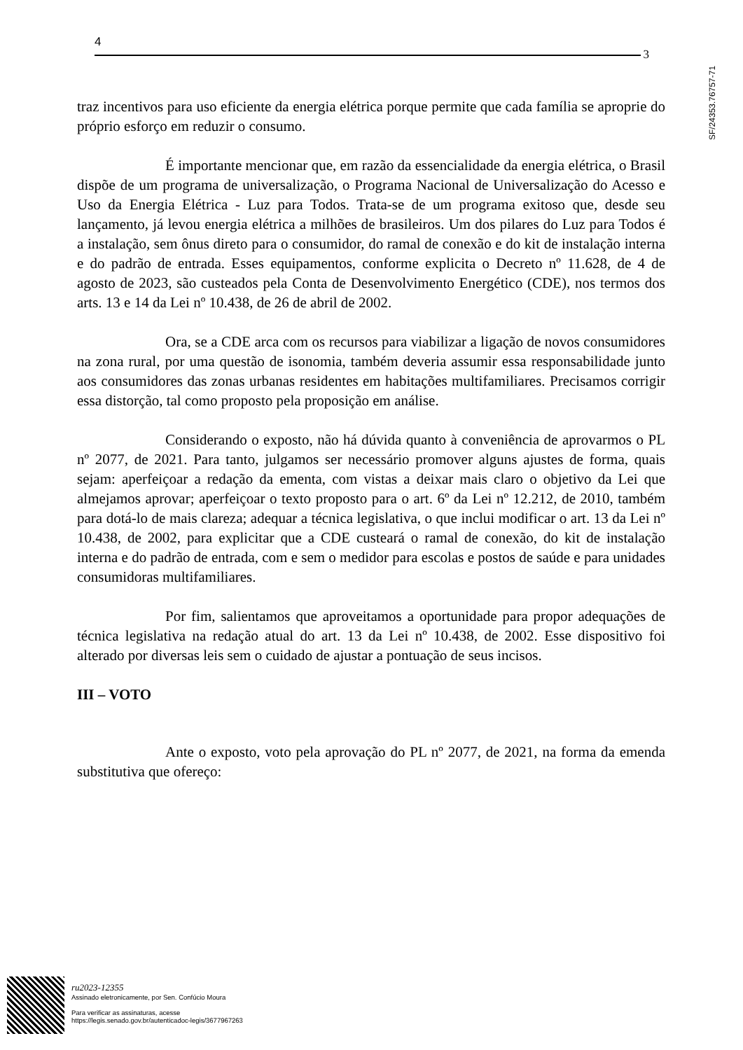4
3
SF/24353.76757-71
traz incentivos para uso eficiente da energia elétrica porque permite que cada família se aproprie do próprio esforço em reduzir o consumo.
É importante mencionar que, em razão da essencialidade da energia elétrica, o Brasil dispõe de um programa de universalização, o Programa Nacional de Universalização do Acesso e Uso da Energia Elétrica - Luz para Todos. Trata-se de um programa exitoso que, desde seu lançamento, já levou energia elétrica a milhões de brasileiros. Um dos pilares do Luz para Todos é a instalação, sem ônus direto para o consumidor, do ramal de conexão e do kit de instalação interna e do padrão de entrada. Esses equipamentos, conforme explicita o Decreto nº 11.628, de 4 de agosto de 2023, são custeados pela Conta de Desenvolvimento Energético (CDE), nos termos dos arts. 13 e 14 da Lei nº 10.438, de 26 de abril de 2002.
Ora, se a CDE arca com os recursos para viabilizar a ligação de novos consumidores na zona rural, por uma questão de isonomia, também deveria assumir essa responsabilidade junto aos consumidores das zonas urbanas residentes em habitações multifamiliares. Precisamos corrigir essa distorção, tal como proposto pela proposição em análise.
Considerando o exposto, não há dúvida quanto à conveniência de aprovarmos o PL nº 2077, de 2021. Para tanto, julgamos ser necessário promover alguns ajustes de forma, quais sejam: aperfeiçoar a redação da ementa, com vistas a deixar mais claro o objetivo da Lei que almejamos aprovar; aperfeiçoar o texto proposto para o art. 6º da Lei nº 12.212, de 2010, também para dotá-lo de mais clareza; adequar a técnica legislativa, o que inclui modificar o art. 13 da Lei nº 10.438, de 2002, para explicitar que a CDE custeará o ramal de conexão, do kit de instalação interna e do padrão de entrada, com e sem o medidor para escolas e postos de saúde e para unidades consumidoras multifamiliares.
Por fim, salientamos que aproveitamos a oportunidade para propor adequações de técnica legislativa na redação atual do art. 13 da Lei nº 10.438, de 2002. Esse dispositivo foi alterado por diversas leis sem o cuidado de ajustar a pontuação de seus incisos.
III – VOTO
Ante o exposto, voto pela aprovação do PL nº 2077, de 2021, na forma da emenda substitutiva que ofereço:
ru2023-12355
Assinado eletronicamente, por Sen. Confúcio Moura
Para verificar as assinaturas, acesse https://legis.senado.gov.br/autenticadoc-legis/3677967263